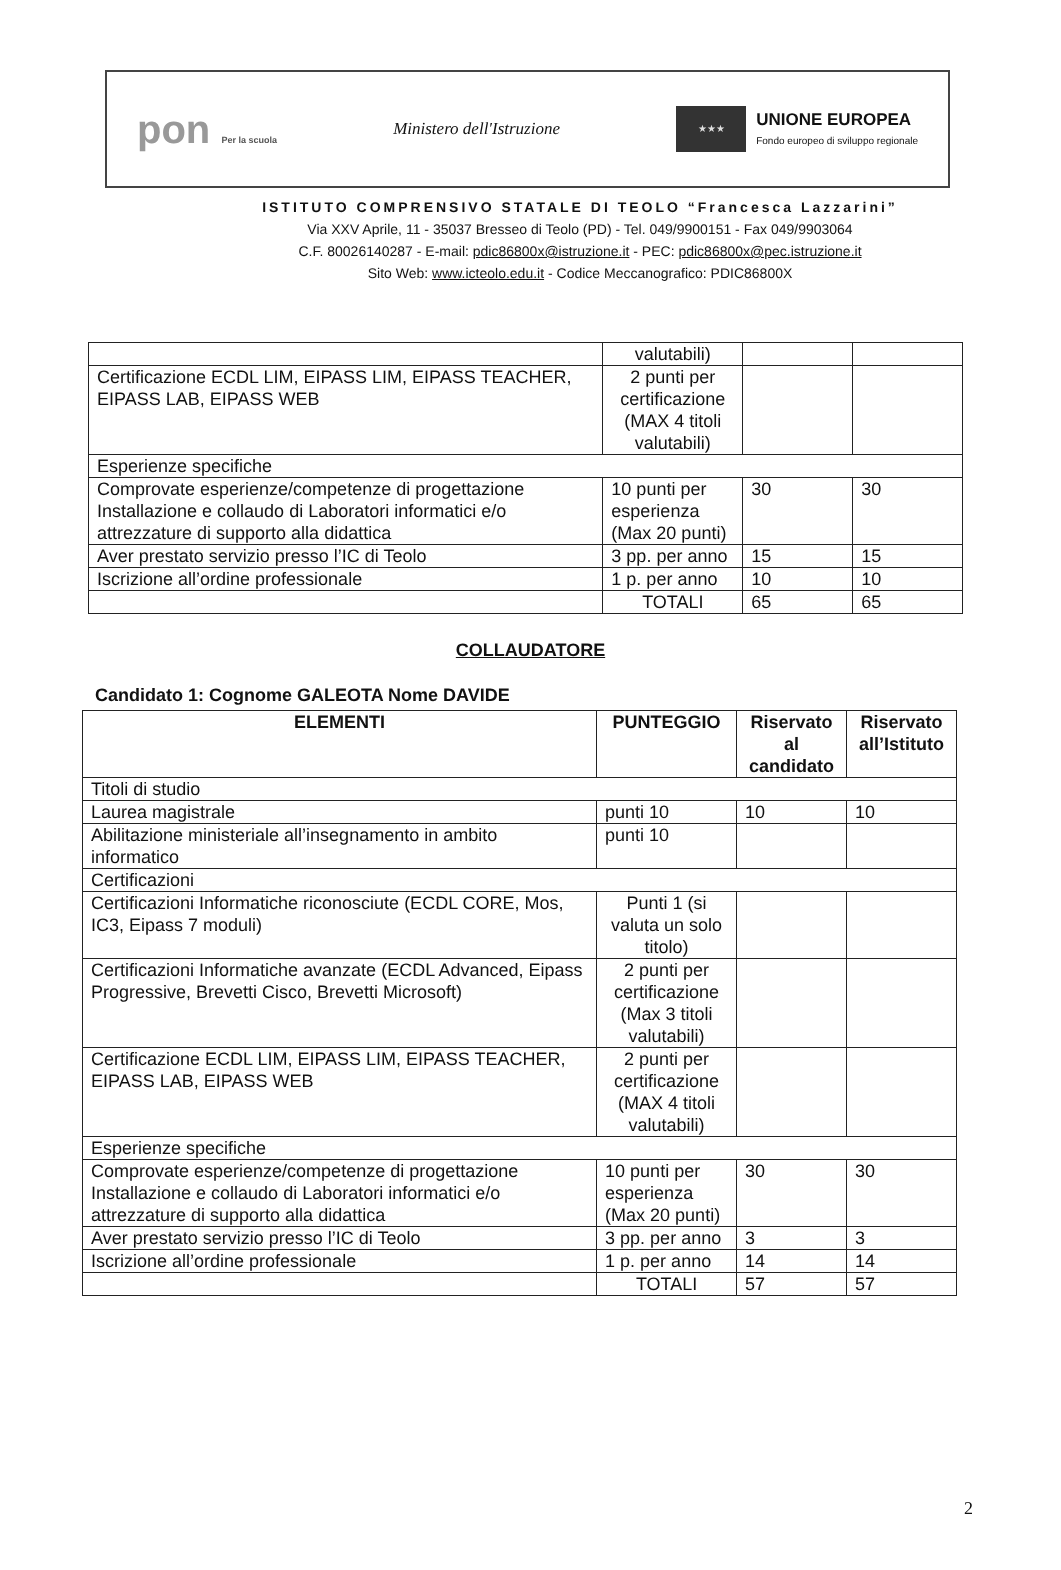pon Per la scuola
Ministero dell'Istruzione
★★★
UNIONE EUROPEA
Fondo europeo di sviluppo regionale
ISTITUTO COMPRENSIVO STATALE DI TEOLO “Francesca Lazzarini”
Via XXV Aprile, 11 - 35037 Bresseo di Teolo (PD) - Tel. 049/9900151 - Fax 049/9903064
C.F. 80026140287 - E-mail: pdic86800x@istruzione.it - PEC: pdic86800x@pec.istruzione.it
Sito Web: www.icteolo.edu.it - Codice Meccanografico: PDIC86800X
| | valutabili) | | |
| Certificazione ECDL LIM, EIPASS LIM, EIPASS TEACHER, EIPASS LAB, EIPASS WEB | 2 punti per certificazione (MAX 4 titoli valutabili) | | |
| Esperienze specifiche | | | |
| Comprovate esperienze/competenze di progettazione Installazione e collaudo di Laboratori informatici e/o attrezzature di supporto alla didattica | 10 punti per esperienza (Max 20 punti) | 30 | 30 |
| Aver prestato servizio presso l’IC di Teolo | 3 pp. per anno | 15 | 15 |
| Iscrizione all’ordine professionale | 1 p. per anno | 10 | 10 |
| | TOTALI | 65 | 65 |
COLLAUDATORE
Candidato 1: Cognome GALEOTA Nome DAVIDE
| ELEMENTI | PUNTEGGIO | Riservato al candidato | Riservato all’Istituto |
| --- | --- | --- | --- |
| Titoli di studio | | | |
| Laurea magistrale | punti 10 | 10 | 10 |
| Abilitazione ministeriale all’insegnamento in ambito informatico | punti 10 | | |
| Certificazioni | | | |
| Certificazioni Informatiche riconosciute (ECDL CORE, Mos, IC3, Eipass 7 moduli) | Punti 1 (si valuta un solo titolo) | | |
| Certificazioni Informatiche avanzate (ECDL Advanced, Eipass Progressive, Brevetti Cisco, Brevetti Microsoft) | 2 punti per certificazione (Max 3 titoli valutabili) | | |
| Certificazione ECDL LIM, EIPASS LIM, EIPASS TEACHER, EIPASS LAB, EIPASS WEB | 2 punti per certificazione (MAX 4 titoli valutabili) | | |
| Esperienze specifiche | | | |
| Comprovate esperienze/competenze di progettazione Installazione e collaudo di Laboratori informatici e/o attrezzature di supporto alla didattica | 10 punti per esperienza (Max 20 punti) | 30 | 30 |
| Aver prestato servizio presso l’IC di Teolo | 3 pp. per anno | 3 | 3 |
| Iscrizione all’ordine professionale | 1 p. per anno | 14 | 14 |
| | TOTALI | 57 | 57 |
2